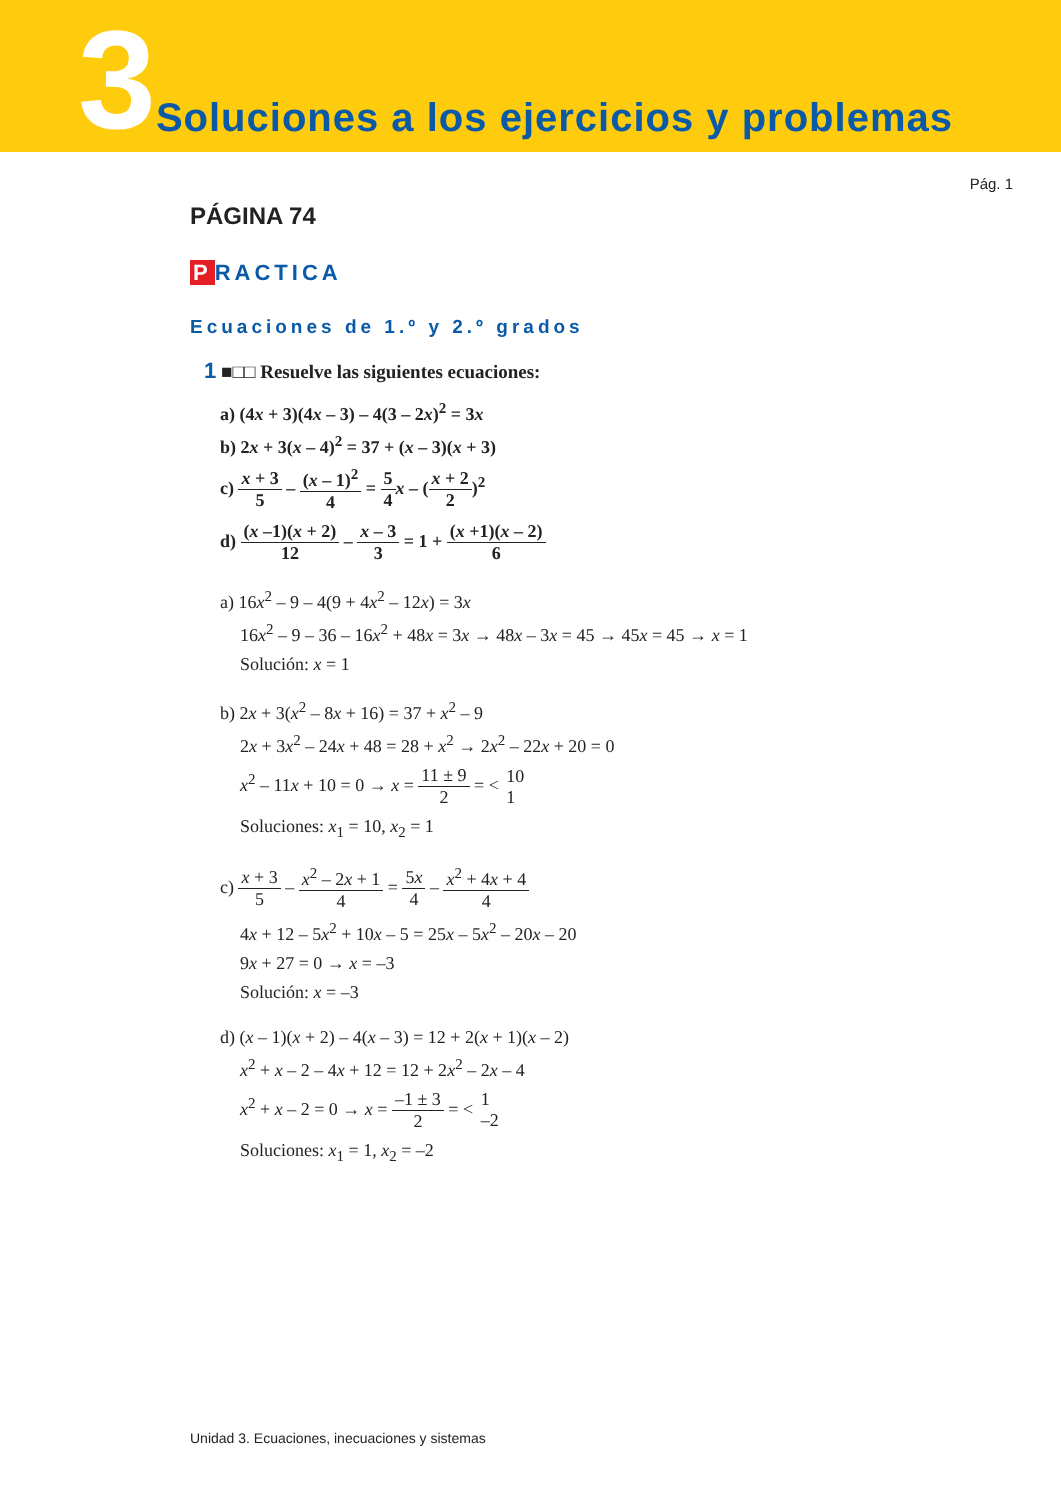3
Soluciones a los ejercicios y problemas
Pág. 1
PÁGINA 74
P RACTICA
Ecuaciones de 1.º y 2.º grados
1 ■□□ Resuelve las siguientes ecuaciones:
a) (4x + 3)(4x – 3) – 4(3 – 2x)<sup>2</sup> = 3x
b) 2x + 3(x – 4)<sup>2</sup> = 37 + (x – 3)(x + 3)
c) x + 3 5 – (x – 1)<sup>2</sup> 4 = 5 4 x – (x + 2 2)<sup>2</sup>
d) (x –1)(x + 2) 12 – x – 3 3 = 1 + (x +1)(x – 2) 6
a) 16x<sup>2</sup> – 9 – 4(9 + 4x<sup>2</sup> – 12x) = 3x
16x<sup>2</sup> – 9 – 36 – 16x<sup>2</sup> + 48x = 3x → 48x – 3x = 45 → 45x = 45 → x = 1
Solución: x = 1
b) 2x + 3(x<sup>2</sup> – 8x + 16) = 37 + x<sup>2</sup> – 9
2x + 3x<sup>2</sup> – 24x + 48 = 28 + x<sup>2</sup> → 2x<sup>2</sup> – 22x + 20 = 0
x<sup>2</sup> – 11x + 10 = 0 → x = 11 ± 9 2 = < 10 1
Soluciones: x<sub>1</sub> = 10, x<sub>2</sub> = 1
c) x + 3 5 – x<sup>2</sup> – 2x + 1 4 = 5x 4 – x<sup>2</sup> + 4x + 4 4
4x + 12 – 5x<sup>2</sup> + 10x – 5 = 25x – 5x<sup>2</sup> – 20x – 20
9x + 27 = 0 → x = –3
Solución: x = –3
d) (x – 1)(x + 2) – 4(x – 3) = 12 + 2(x + 1)(x – 2)
x<sup>2</sup> + x – 2 – 4x + 12 = 12 + 2x<sup>2</sup> – 2x – 4
x<sup>2</sup> + x – 2 = 0 → x = –1 ± 3 2 = < 1 –2
Soluciones: x<sub>1</sub> = 1, x<sub>2</sub> = –2
Unidad 3. Ecuaciones, inecuaciones y sistemas